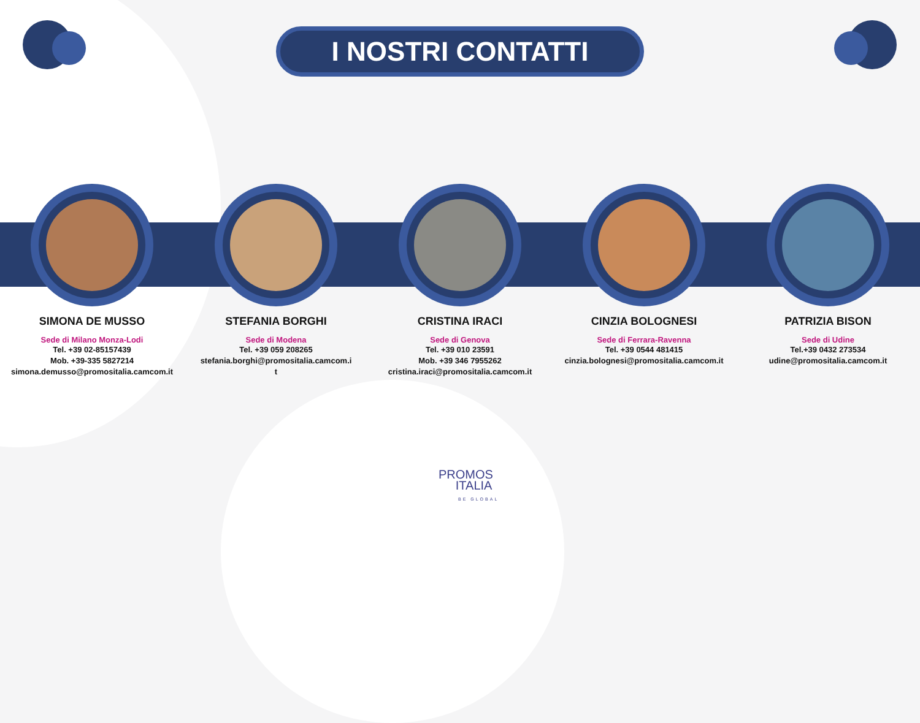I NOSTRI CONTATTI
SIMONA DE MUSSO
Sede di Milano Monza-Lodi
Tel. +39 02-85157439
Mob. +39-335 5827214
simona.demusso@promositalia.camcom.it
STEFANIA BORGHI
Sede di Modena
Tel. +39 059 208265
stefania.borghi@promositalia.camcom.i
t
CRISTINA IRACI
Sede di Genova
Tel. +39 010 23591
Mob. +39 346 7955262
cristina.iraci@promositalia.camcom.it
CINZIA BOLOGNESI
Sede di Ferrara-Ravenna
Tel. +39 0544 481415
cinzia.bolognesi@promositalia.camcom.it
PATRIZIA BISON
Sede di Udine
Tel.+39 0432 273534
udine@promositalia.camcom.it
PROMOS
ITALIA
BE GLOBAL